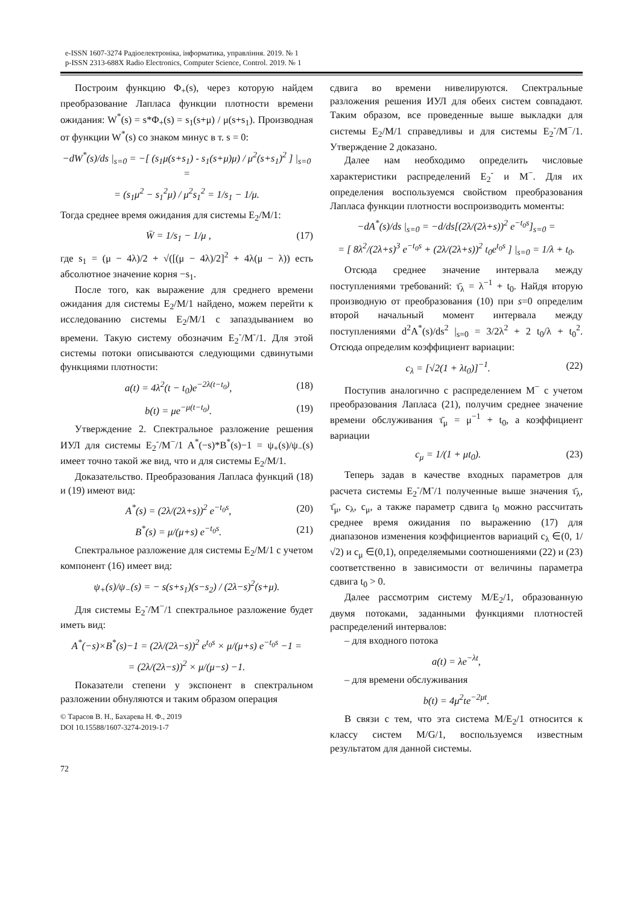e-ISSN 1607-3274 Радіоелектроніка, інформатика, управління. 2019. № 1
p-ISSN 2313-688X Radio Electronics, Computer Science, Control. 2019. № 1
Построим функцию Φ<sub>+</sub>(s), через которую найдем преобразование Лапласа функции плотности времени ожидания: W<sup>*</sup>(s) = s*Φ<sub>+</sub>(s) = s<sub>1</sub>(s+μ) / μ(s+s<sub>1</sub>). Производная от функции W<sup>*</sup>(s) со знаком минус в т. s = 0:
−dW<sup>*</sup>(s)/ds |<sub>s=0</sub> = −[ (s<sub>1</sub>μ(s+s<sub>1</sub>) - s<sub>1</sub>(s+μ)μ) / μ<sup>2</sup>(s+s<sub>1</sub>)<sup>2</sup> ] |<sub>s=0</sub> =
= (s<sub>1</sub>μ<sup>2</sup> − s<sub>1</sub><sup>2</sup>μ) / μ<sup>2</sup>s<sub>1</sub><sup>2</sup> = 1/s<sub>1</sub> − 1/μ.
Тогда среднее время ожидания для системы E<sub>2</sub>/M/1:
W̄ = 1/s<sub>1</sub> − 1/μ , (17)
где s<sub>1</sub> = (μ − 4λ)/2 + √([(μ − 4λ)/2]<sup>2</sup> + 4λ(μ − λ)) есть абсолютное значение корня −s<sub>1</sub>.
После того, как выражение для среднего времени ожидания для системы E<sub>2</sub>/M/1 найдено, можем перейти к исследованию системы E<sub>2</sub>/M/1 с запаздыванием во времени. Такую систему обозначим E<sub>2</sub><sup>-</sup>/M<sup>-</sup>/1. Для этой системы потоки описываются следующими сдвинутыми функциями плотности:
a(t) = 4λ<sup>2</sup>(t − t<sub>0</sub>)e<sup>−2λ(t−t<sub>0</sub>)</sup>, (18)
b(t) = μe<sup>−μ(t−t<sub>0</sub>)</sup>. (19)
Утверждение 2. Спектральное разложение решения ИУЛ для системы E<sub>2</sub><sup>-</sup>/M<sup>−</sup>/1 A<sup>*</sup>(−s)*B<sup>*</sup>(s)−1 = ψ<sub>+</sub>(s)/ψ<sub>−</sub>(s) имеет точно такой же вид, что и для системы E<sub>2</sub>/M/1.
Доказательство. Преобразования Лапласа функций (18) и (19) имеют вид:
A<sup>*</sup>(s) = (2λ/(2λ+s))<sup>2</sup> e<sup>−t<sub>0</sub>s</sup>, (20)
B<sup>*</sup>(s) = μ/(μ+s) e<sup>−t<sub>0</sub>s</sup>. (21)
Спектральное разложение для системы E<sub>2</sub>/M/1 с учетом компонент (16) имеет вид:
ψ<sub>+</sub>(s)/ψ<sub>−</sub>(s) = − s(s+s<sub>1</sub>)(s−s<sub>2</sub>) / (2λ−s)<sup>2</sup>(s+μ).
Для системы E<sub>2</sub><sup>-</sup>/M<sup>−</sup>/1 спектральное разложение будет иметь вид:
A<sup>*</sup>(−s)×B<sup>*</sup>(s)−1 = (2λ/(2λ−s))<sup>2</sup> e<sup>t<sub>0</sub>s</sup> × μ/(μ+s) e<sup>−t<sub>0</sub>s</sup> −1 =
= (2λ/(2λ−s))<sup>2</sup> × μ/(μ−s) −1.
Показатели степени у экспонент в спектральном разложении обнуляются и таким образом операция
© Тарасов В. Н., Бахарева Н. Ф., 2019
DOI 10.15588/1607-3274-2019-1-7
72
сдвига во времени нивелируются. Спектральные разложения решения ИУЛ для обеих систем совпадают. Таким образом, все проведенные выше выкладки для системы E<sub>2</sub>/M/1 справедливы и для системы E<sub>2</sub><sup>-</sup>/M<sup>−</sup>/1. Утверждение 2 доказано.
Далее нам необходимо определить числовые характеристики распределений E<sub>2</sub><sup>-</sup> и M<sup>−</sup>. Для их определения воспользуемся свойством преобразования Лапласа функции плотности воспроизводить моменты:
−dA<sup>*</sup>(s)/ds |<sub>s=0</sub> = −d/ds[(2λ/(2λ+s))<sup>2</sup> e<sup>−t<sub>0</sub>s</sup>]<sub>s=0</sub> =
= [ 8λ<sup>2</sup>/(2λ+s)<sup>3</sup> e<sup>−t<sub>0</sub>s</sup> + (2λ/(2λ+s))<sup>2</sup> t<sub>0</sub>e<sup>t<sub>0</sub>s</sup> ] |<sub>s=0</sub> = 1/λ + t<sub>0</sub>.
Отсюда среднее значение интервала между поступлениями требований: τ̄<sub>λ</sub> = λ<sup>−1</sup> + t<sub>0</sub>. Найдя вторую производную от преобразования (10) при s=0 определим второй начальный момент интервала между поступлениями d<sup>2</sup>A<sup>*</sup>(s)/ds<sup>2</sup> |<sub>s=0</sub> = 3/2λ<sup>2</sup> + 2 t<sub>0</sub>/λ + t<sub>0</sub><sup>2</sup>. Отсюда определим коэффициент вариации:
c<sub>λ</sub> = [√2(1 + λt<sub>0</sub>)]<sup>−1</sup>. (22)
Поступив аналогично с распределением M<sup>−</sup> с учетом преобразования Лапласа (21), получим среднее значение времени обслуживания τ̄<sub>μ</sub> = μ<sup>−1</sup> + t<sub>0</sub>, а коэффициент вариации
c<sub>μ</sub> = 1/(1 + μt<sub>0</sub>). (23)
Теперь задав в качестве входных параметров для расчета системы E<sub>2</sub><sup>-</sup>/M<sup>-</sup>/1 полученные выше значения τ̄<sub>λ</sub>, τ̄<sub>μ</sub>, c<sub>λ</sub>, c<sub>μ</sub>, а также параметр сдвига t<sub>0</sub> можно рассчитать среднее время ожидания по выражению (17) для диапазонов изменения коэффициентов вариаций c<sub>λ</sub> ∈(0, 1/√2) и c<sub>μ</sub> ∈(0,1), определяемыми соотношениями (22) и (23) соответственно в зависимости от величины параметра сдвига t<sub>0</sub> > 0.
Далее рассмотрим систему M/E<sub>2</sub>/1, образованную двумя потоками, заданными функциями плотностей распределений интервалов:
– для входного потока
a(t) = λe<sup>−λt</sup>,
– для времени обслуживания
b(t) = 4μ<sup>2</sup>te<sup>−2μt</sup>.
В связи с тем, что эта система M/E<sub>2</sub>/1 относится к классу систем M/G/1, воспользуемся известным результатом для данной системы.